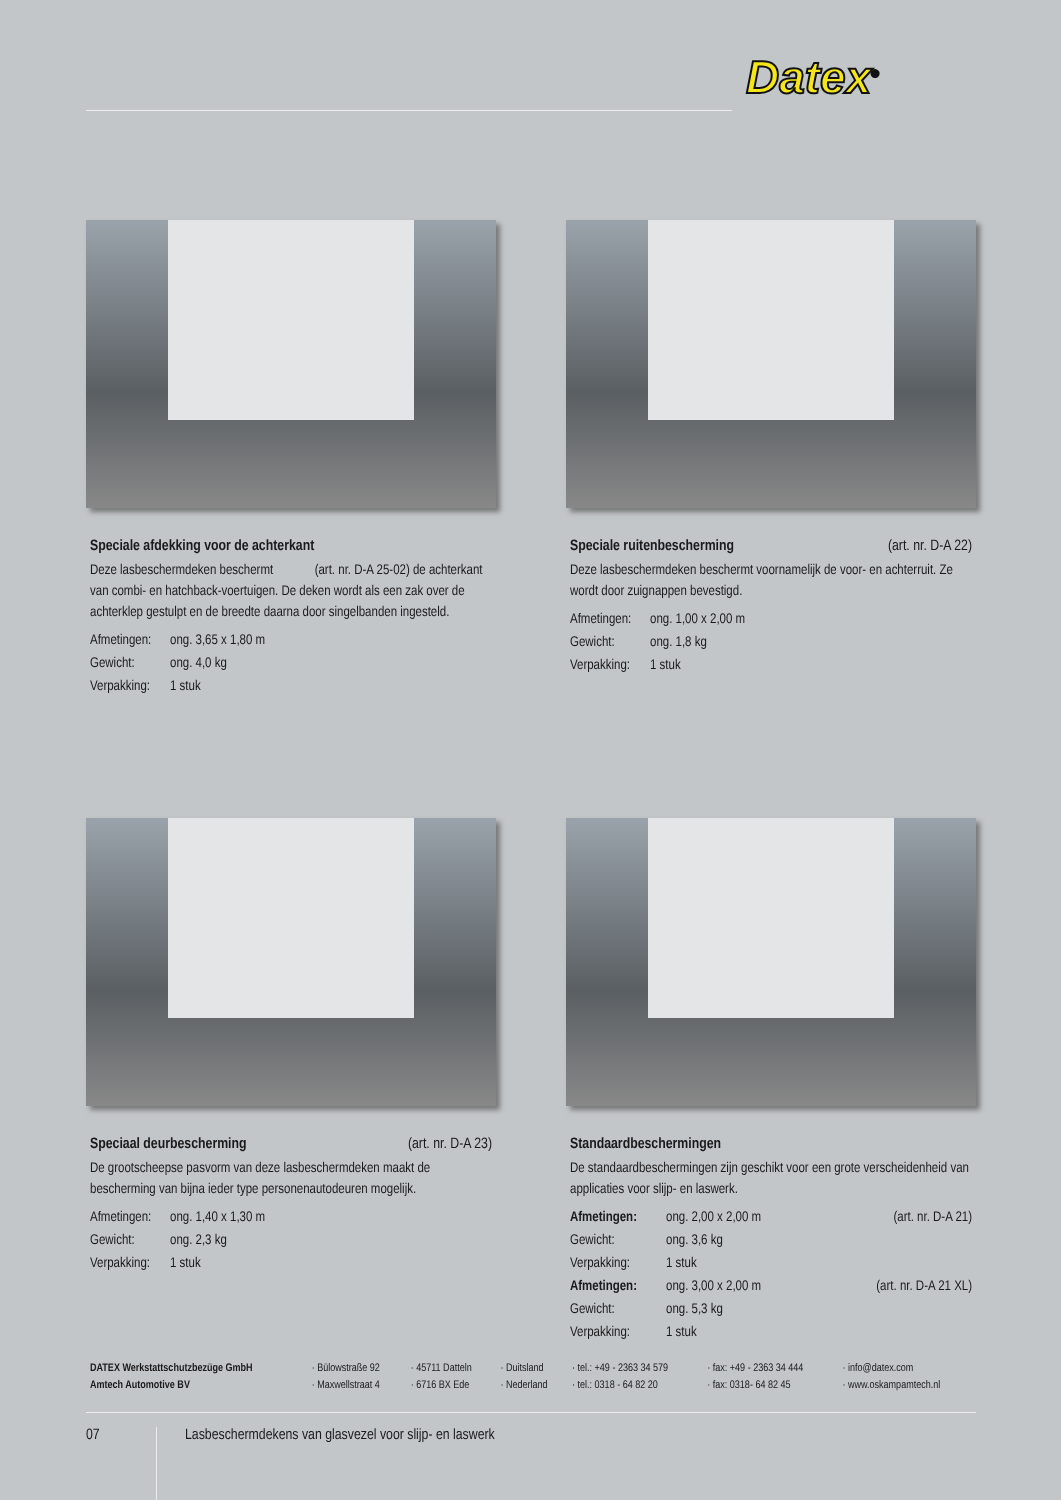Datex<sup>®</sup>
Speciale afdekking voor de achterkant
Deze lasbeschermdeken beschermt (art. nr. D-A 25-02) de achterkant van combi- en hatchback-voertuigen. De deken wordt als een zak over de achterklep gestulpt en de breedte daarna door singelbanden ingesteld.
Afmetingen: ong. 3,65 x 1,80 m
Gewicht: ong. 4,0 kg
Verpakking: 1 stuk
Speciale ruitenbescherming (art. nr. D-A 22)
Deze lasbeschermdeken beschermt voornamelijk de voor- en achterruit. Ze wordt door zuignappen bevestigd.
Afmetingen: ong. 1,00 x 2,00 m
Gewicht: ong. 1,8 kg
Verpakking: 1 stuk
Speciaal deurbescherming (art. nr. D-A 23)
De grootscheepse pasvorm van deze lasbeschermdeken maakt de bescherming van bijna ieder type personenautodeuren mogelijk.
Afmetingen: ong. 1,40 x 1,30 m
Gewicht: ong. 2,3 kg
Verpakking: 1 stuk
Standaardbeschermingen
De standaardbeschermingen zijn geschikt voor een grote verscheidenheid van applicaties voor slijp- en laswerk.
Afmetingen: ong. 2,00 x 2,00 m (art. nr. D-A 21)
Gewicht: ong. 3,6 kg
Verpakking: 1 stuk
Afmetingen: ong. 3,00 x 2,00 m (art. nr. D-A 21 XL)
Gewicht: ong. 5,3 kg
Verpakking: 1 stuk
| DATEX Werkstattschutzbezüge GmbH | · Bülowstraße 92 | · 45711 Datteln | · Duitsland | · tel.: +49 - 2363 34 579 | · fax: +49 - 2363 34 444 | · info@datex.com |
| Amtech Automotive BV | · Maxwellstraat 4 | · 6716 BX Ede | · Nederland | · tel.: 0318 - 64 82 20 | · fax: 0318- 64 82 45 | · www.oskampamtech.nl |
07 Lasbeschermdekens van glasvezel voor slijp- en laswerk